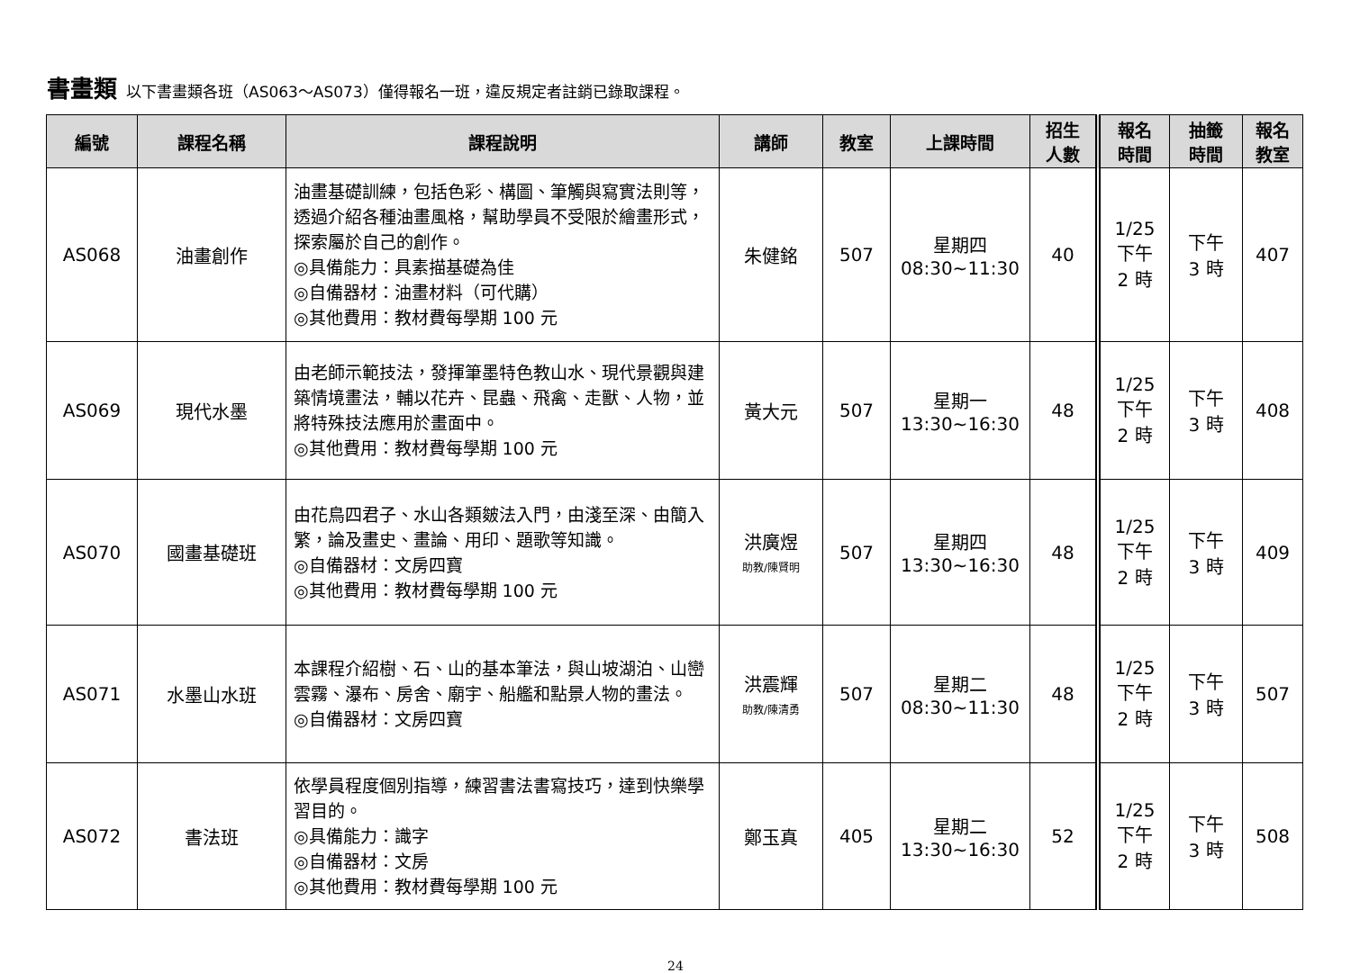書畫類 以下書畫類各班（AS063～AS073）僅得報名一班，違反規定者註銷已錄取課程。
| 編號 | 課程名稱 | 課程說明 | 講師 | 教室 | 上課時間 | 招生 人數 | 報名 時間 | 抽籤 時間 | 報名 教室 |
| --- | --- | --- | --- | --- | --- | --- | --- | --- | --- |
| AS068 | 油畫創作 | 油畫基礎訓練，包括色彩、構圖、筆觸與寫實法則等，透過介紹各種油畫風格，幫助學員不受限於繪畫形式，探索屬於自己的創作。 ◎具備能力：具素描基礎為佳 ◎自備器材：油畫材料（可代購） ◎其他費用：教材費每學期 100 元 | 朱健銘 | 507 | 星期四 08:30~11:30 | 40 | 1/25 下午 2 時 | 下午 3 時 | 407 |
| AS069 | 現代水墨 | 由老師示範技法，發揮筆墨特色教山水、現代景觀與建築情境畫法，輔以花卉、昆蟲、飛禽、走獸、人物，並將特殊技法應用於畫面中。 ◎其他費用：教材費每學期 100 元 | 黃大元 | 507 | 星期一 13:30~16:30 | 48 | 1/25 下午 2 時 | 下午 3 時 | 408 |
| AS070 | 國畫基礎班 | 由花鳥四君子、水山各類皴法入門，由淺至深、由簡入繁，論及畫史、畫論、用印、題歌等知識。 ◎自備器材：文房四寶 ◎其他費用：教材費每學期 100 元 | 洪廣煜 助教/陳賢明 | 507 | 星期四 13:30~16:30 | 48 | 1/25 下午 2 時 | 下午 3 時 | 409 |
| AS071 | 水墨山水班 | 本課程介紹樹、石、山的基本筆法，與山坡湖泊、山巒雲霧、瀑布、房舍、廟宇、船艦和點景人物的畫法。 ◎自備器材：文房四寶 | 洪震輝 助教/陳清勇 | 507 | 星期二 08:30~11:30 | 48 | 1/25 下午 2 時 | 下午 3 時 | 507 |
| AS072 | 書法班 | 依學員程度個別指導，練習書法書寫技巧，達到快樂學習目的。 ◎具備能力：識字 ◎自備器材：文房 ◎其他費用：教材費每學期 100 元 | 鄭玉真 | 405 | 星期二 13:30~16:30 | 52 | 1/25 下午 2 時 | 下午 3 時 | 508 |
24